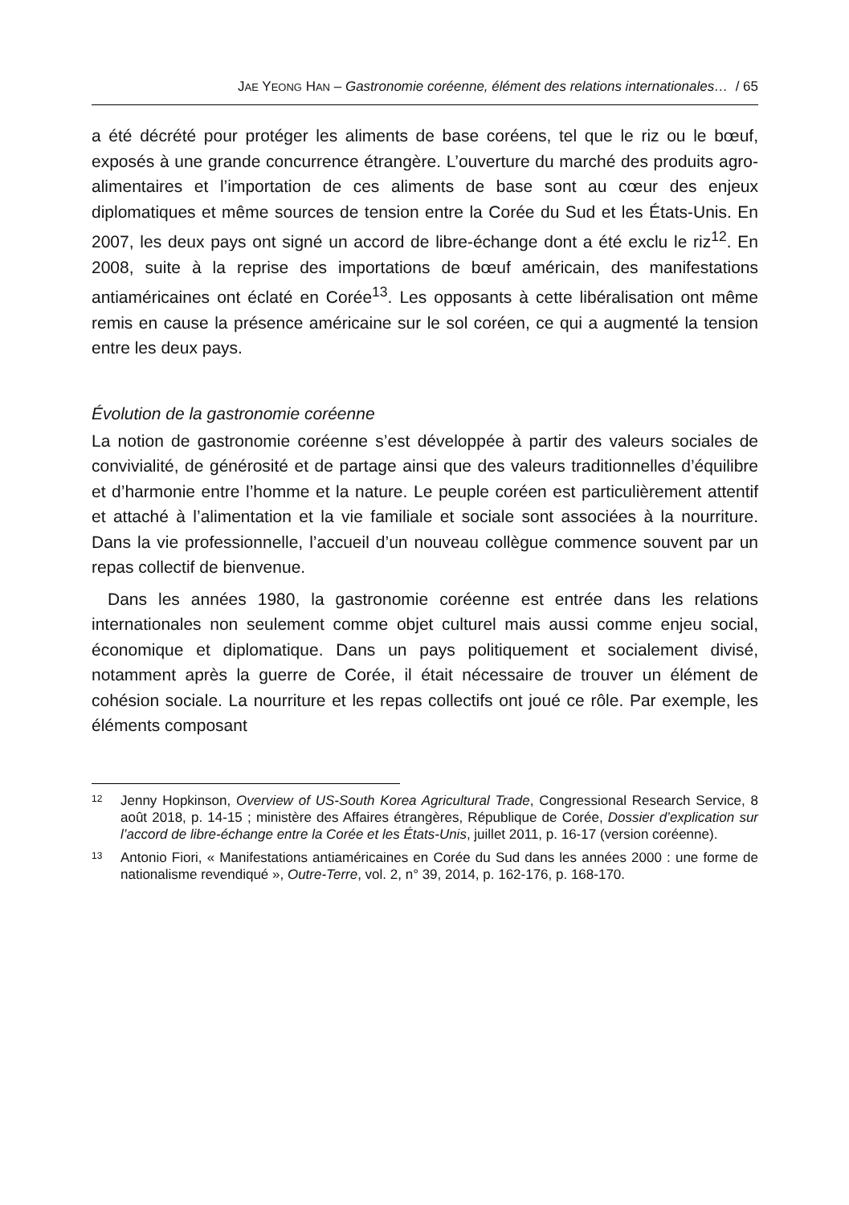JAE YEONG HAN – Gastronomie coréenne, élément des relations internationales… / 65
a été décrété pour protéger les aliments de base coréens, tel que le riz ou le bœuf, exposés à une grande concurrence étrangère. L’ouverture du marché des produits agro-alimentaires et l’importation de ces aliments de base sont au cœur des enjeux diplomatiques et même sources de tension entre la Corée du Sud et les États-Unis. En 2007, les deux pays ont signé un accord de libre-échange dont a été exclu le riz<sup>12</sup>. En 2008, suite à la reprise des importations de bœuf américain, des manifestations antiaméricaines ont éclaté en Corée<sup>13</sup>. Les opposants à cette libéralisation ont même remis en cause la présence américaine sur le sol coréen, ce qui a augmenté la tension entre les deux pays.
Évolution de la gastronomie coréenne
La notion de gastronomie coréenne s’est développée à partir des valeurs sociales de convivialité, de générosité et de partage ainsi que des valeurs traditionnelles d’équilibre et d’harmonie entre l’homme et la nature. Le peuple coréen est particulièrement attentif et attaché à l’alimentation et la vie familiale et sociale sont associées à la nourriture. Dans la vie professionnelle, l’accueil d’un nouveau collègue commence souvent par un repas collectif de bienvenue.
Dans les années 1980, la gastronomie coréenne est entrée dans les relations internationales non seulement comme objet culturel mais aussi comme enjeu social, économique et diplomatique. Dans un pays politiquement et socialement divisé, notamment après la guerre de Corée, il était nécessaire de trouver un élément de cohésion sociale. La nourriture et les repas collectifs ont joué ce rôle. Par exemple, les éléments composant
12 Jenny Hopkinson, Overview of US-South Korea Agricultural Trade, Congressional Research Service, 8 août 2018, p. 14-15 ; ministère des Affaires étrangères, République de Corée, Dossier d’explication sur l’accord de libre-échange entre la Corée et les États-Unis, juillet 2011, p. 16-17 (version coréenne).
13 Antonio Fiori, « Manifestations antiaméricaines en Corée du Sud dans les années 2000 : une forme de nationalisme revendiqué », Outre-Terre, vol. 2, n° 39, 2014, p. 162-176, p. 168-170.